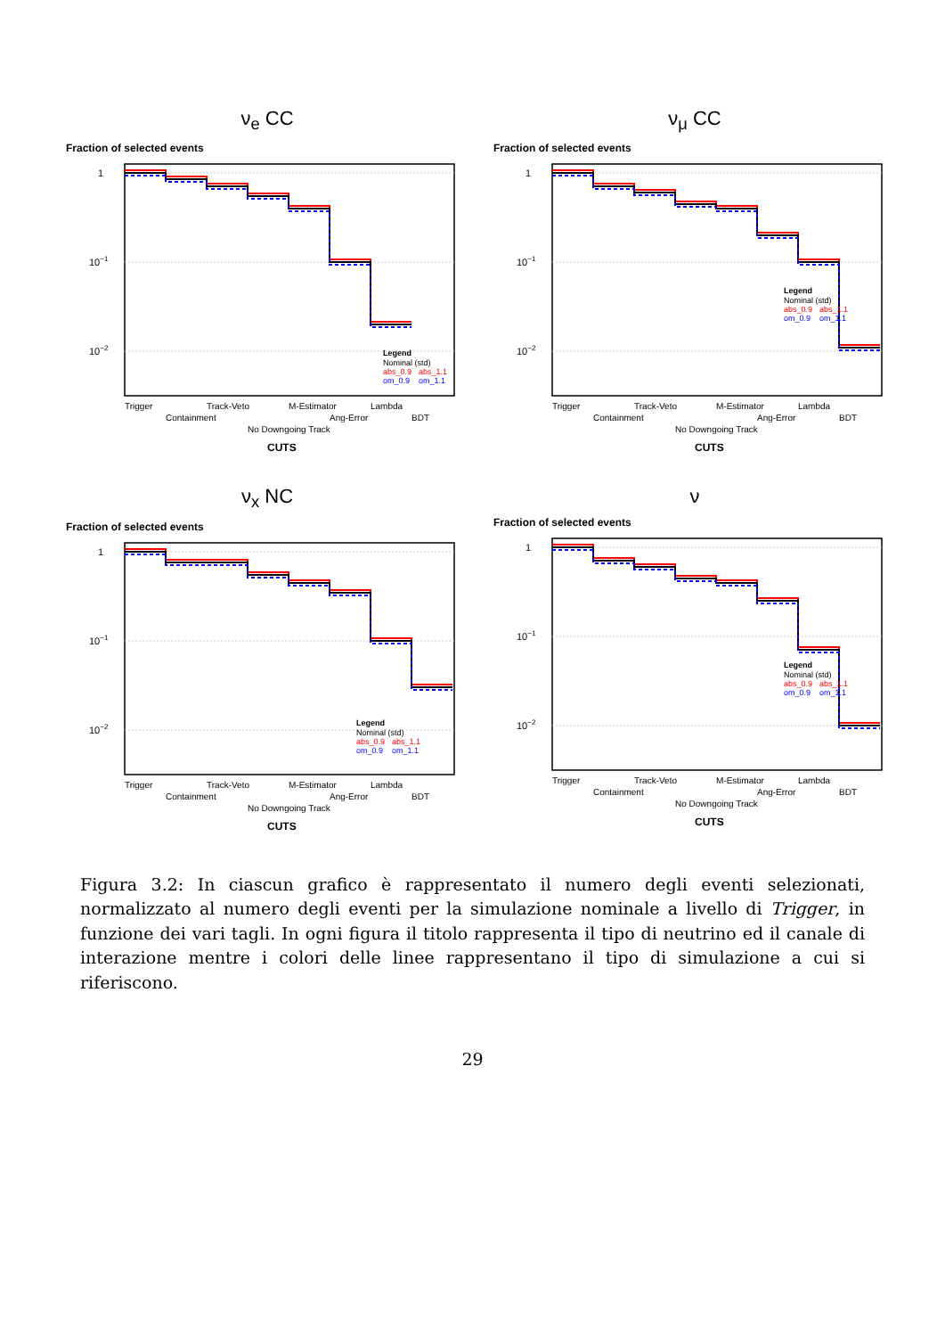ν<sub>e</sub> CC
Fraction of selected events
1
10−1
10−2
Trigger
Containment
Track-Veto
No Downgoing Track
M-Estimator
Ang-Error
Lambda
BDT
CUTS
Legend
Nominal (std)
abs_0.9
abs_1.1
om_0.9
om_1.1
ν<sub>μ</sub> CC
Fraction of selected events
1
10−1
10−2
Trigger
Containment
Track-Veto
No Downgoing Track
M-Estimator
Ang-Error
Lambda
BDT
CUTS
Legend
Nominal (std)
abs_0.9
abs_1.1
om_0.9
om_1.1
ν<sub>x</sub> NC
Fraction of selected events
1
10−1
10−2
Trigger
Containment
Track-Veto
No Downgoing Track
M-Estimator
Ang-Error
Lambda
BDT
CUTS
Legend
Nominal (std)
abs_0.9
abs_1.1
om_0.9
om_1.1
ν
Fraction of selected events
1
10−1
10−2
Trigger
Containment
Track-Veto
No Downgoing Track
M-Estimator
Ang-Error
Lambda
BDT
CUTS
Legend
Nominal (std)
abs_0.9
abs_1.1
om_0.9
om_1.1
Figura 3.2: In ciascun grafico è rappresentato il numero degli eventi selezionati, normalizzato al numero degli eventi per la simulazione nominale a livello di Trigger, in funzione dei vari tagli. In ogni figura il titolo rappresenta il tipo di neutrino ed il canale di interazione mentre i colori delle linee rappresentano il tipo di simulazione a cui si riferiscono.
29